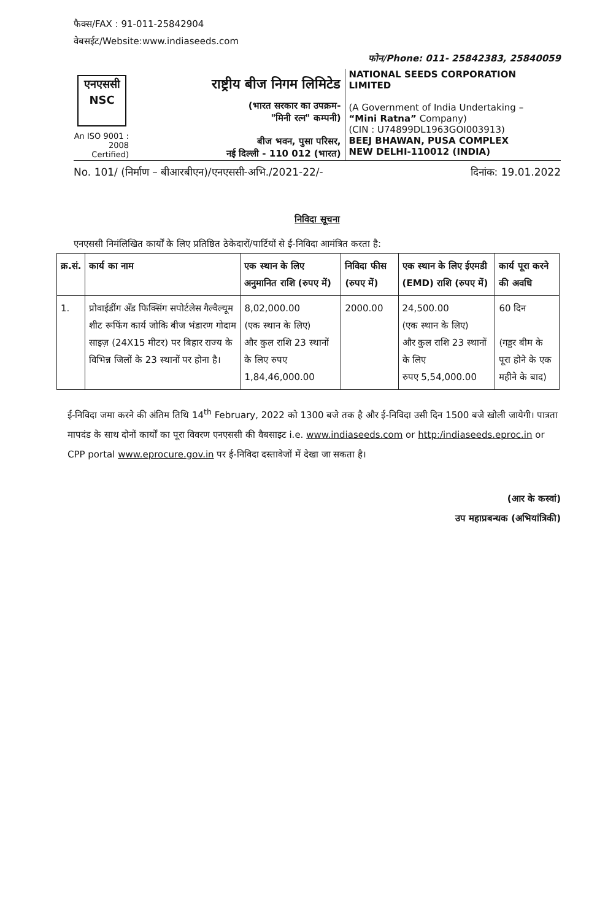फैक्स/FAX : 91-011-25842904
वेबसईट/Website:www.indiaseeds.com
फोन/Phone: 011- 25842383, 25840059
एनएससी
NSC
An ISO 9001 : 2008 Certified)
राष्ट्रीय बीज निगम लिमिटेड
(भारत सरकार का उपक्रम-
"मिनी रत्न" कम्पनी)
बीज भवन, पुसा परिसर,
नई दिल्ली - 110 012 (भारत)
NATIONAL SEEDS CORPORATION LIMITED
(A Government of India Undertaking –
“Mini Ratna” Company)
(CIN : U74899DL1963GOI003913)
BEEJ BHAWAN, PUSA COMPLEX
NEW DELHI-110012 (INDIA)
No. 101/ (निर्माण – बीआरबीएन)/एनएससी-अभि./2021-22/- दिनांक: 19.01.2022
निविदा सूचना
एनएससी निमंलिखित कार्यों के लिए प्रतिष्ठित ठेकेदारों/पार्टियों से ई-निविदा आमंत्रित करता है:
| क्र.सं. | कार्य का नाम | एक स्थान के लिए अनुमानित राशि (रुपए में) | निविदा फीस (रुपए में) | एक स्थान के लिए ईएमडी (EMD) राशि (रुपए में) | कार्य पूरा करने की अवधि |
| --- | --- | --- | --- | --- | --- |
| 1. | प्रोवाईडींग अँड फिक्सिंग सपोर्टलेस गैल्वैल्यूम शीट रूफिंग कार्य जोकि बीज भंडारण गोदाम साइज़ (24X15 मीटर) पर बिहार राज्य के विभिन्न जिलों के 23 स्थानों पर होना है। | 8,02,000.00 (एक स्थान के लिए) और कुल राशि 23 स्थानों के लिए रुपए 1,84,46,000.00 | 2000.00 | 24,500.00 (एक स्थान के लिए) और कुल राशि 23 स्थानों के लिए रुपए 5,54,000.00 | 60 दिन (गड्डर बीम के पूरा होने के एक महीने के बाद) |
ई-निविदा जमा करने की अंतिम तिथि 14<sup>th</sup> February, 2022 को 1300 बजे तक है और ई-निविदा उसी दिन 1500 बजे खोली जायेगी। पात्रता मापदंड के साथ दोनों कार्यों का पूरा विवरण एनएससी की वैबसाइट i.e. www.indiaseeds.com or http:/indiaseeds.eproc.in or CPP portal www.eprocure.gov.in पर ई-निविदा दस्तावेजों में देखा जा सकता है।
(आर के कस्वां)
उप महाप्रबन्धक (अभियांत्रिकी)